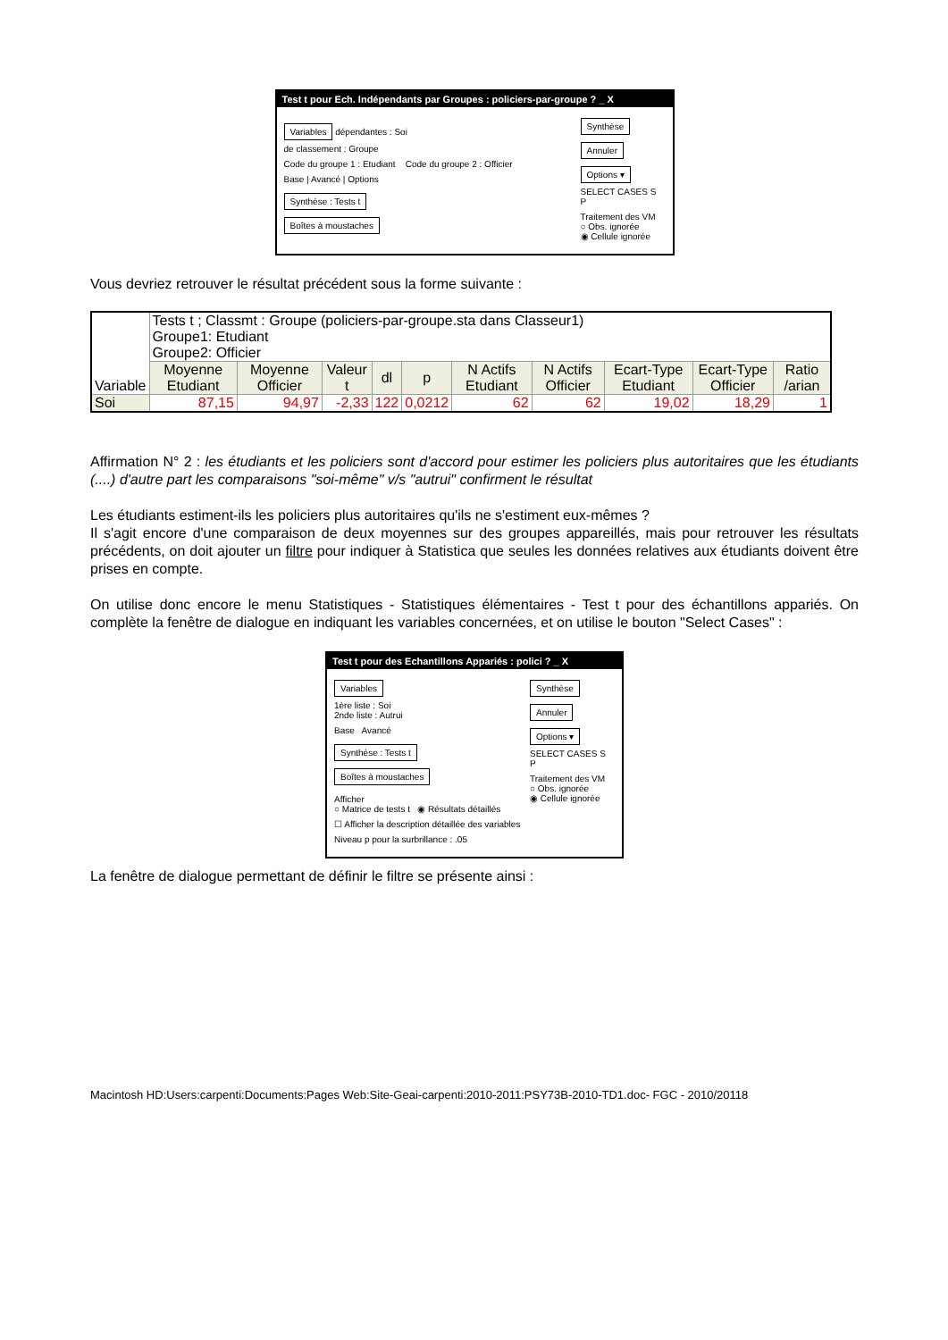Test t pour Ech. Indépendants par Groupes : policiers-par-groupe ? _ X
Variables dépendantes : Soi
de classement : Groupe
Code du groupe 1 : Etudiant Code du groupe 2 : Officier
Base | Avancé | Options
Synthèse : Tests t
Boîtes à moustaches
Synthèse Annuler Options ▾
SELECT CASES S P
Traitement des VM
○ Obs. ignorée
◉ Cellule ignorée
Vous devriez retrouver le résultat précédent sous la forme suivante :
| Variable | Tests t ; Classmt : Groupe (policiers-par-groupe.sta dans Classeur1) Groupe1: Etudiant Groupe2: Officier | | | | | | | | | |
| --- | --- | --- | --- | --- | --- | --- | --- | --- | --- | --- |
| | Moyenne Etudiant | Moyenne Officier | Valeur t | dl | p | N Actifs Etudiant | N Actifs Officier | Ecart-Type Etudiant | Ecart-Type Officier | Ratio /arian |
| Soi | 87,15 | 94,97 | -2,33 | 122 | 0,0212 | 62 | 62 | 19,02 | 18,29 | 1 |
Affirmation N° 2 : les étudiants et les policiers sont d'accord pour estimer les policiers plus autoritaires que les étudiants (....) d'autre part les comparaisons "soi-même" v/s "autrui" confirment le résultat
Les étudiants estiment-ils les policiers plus autoritaires qu'ils ne s'estiment eux-mêmes ?
Il s'agit encore d'une comparaison de deux moyennes sur des groupes appareillés, mais pour retrouver les résultats précédents, on doit ajouter un filtre pour indiquer à Statistica que seules les données relatives aux étudiants doivent être prises en compte.
On utilise donc encore le menu Statistiques - Statistiques élémentaires - Test t pour des échantillons appariés. On complète la fenêtre de dialogue en indiquant les variables concernées, et on utilise le bouton "Select Cases" :
Test t pour des Echantillons Appariés : polici ? _ X
Variables
1ère liste : Soi
2nde liste : Autrui
Base Avancé
Synthèse : Tests t
Boîtes à moustaches
Afficher
○ Matrice de tests t ◉ Résultats détaillés
☐ Afficher la description détaillée des variables
Niveau p pour la surbrillance : .05
Synthèse Annuler Options ▾
SELECT CASES S P
Traitement des VM
○ Obs. ignorée
◉ Cellule ignorée
La fenêtre de dialogue permettant de définir le filtre se présente ainsi :
Macintosh HD:Users:carpenti:Documents:Pages Web:Site-Geai-carpenti:2010-2011:PSY73B-2010-TD1.doc- FGC - 2010/20118